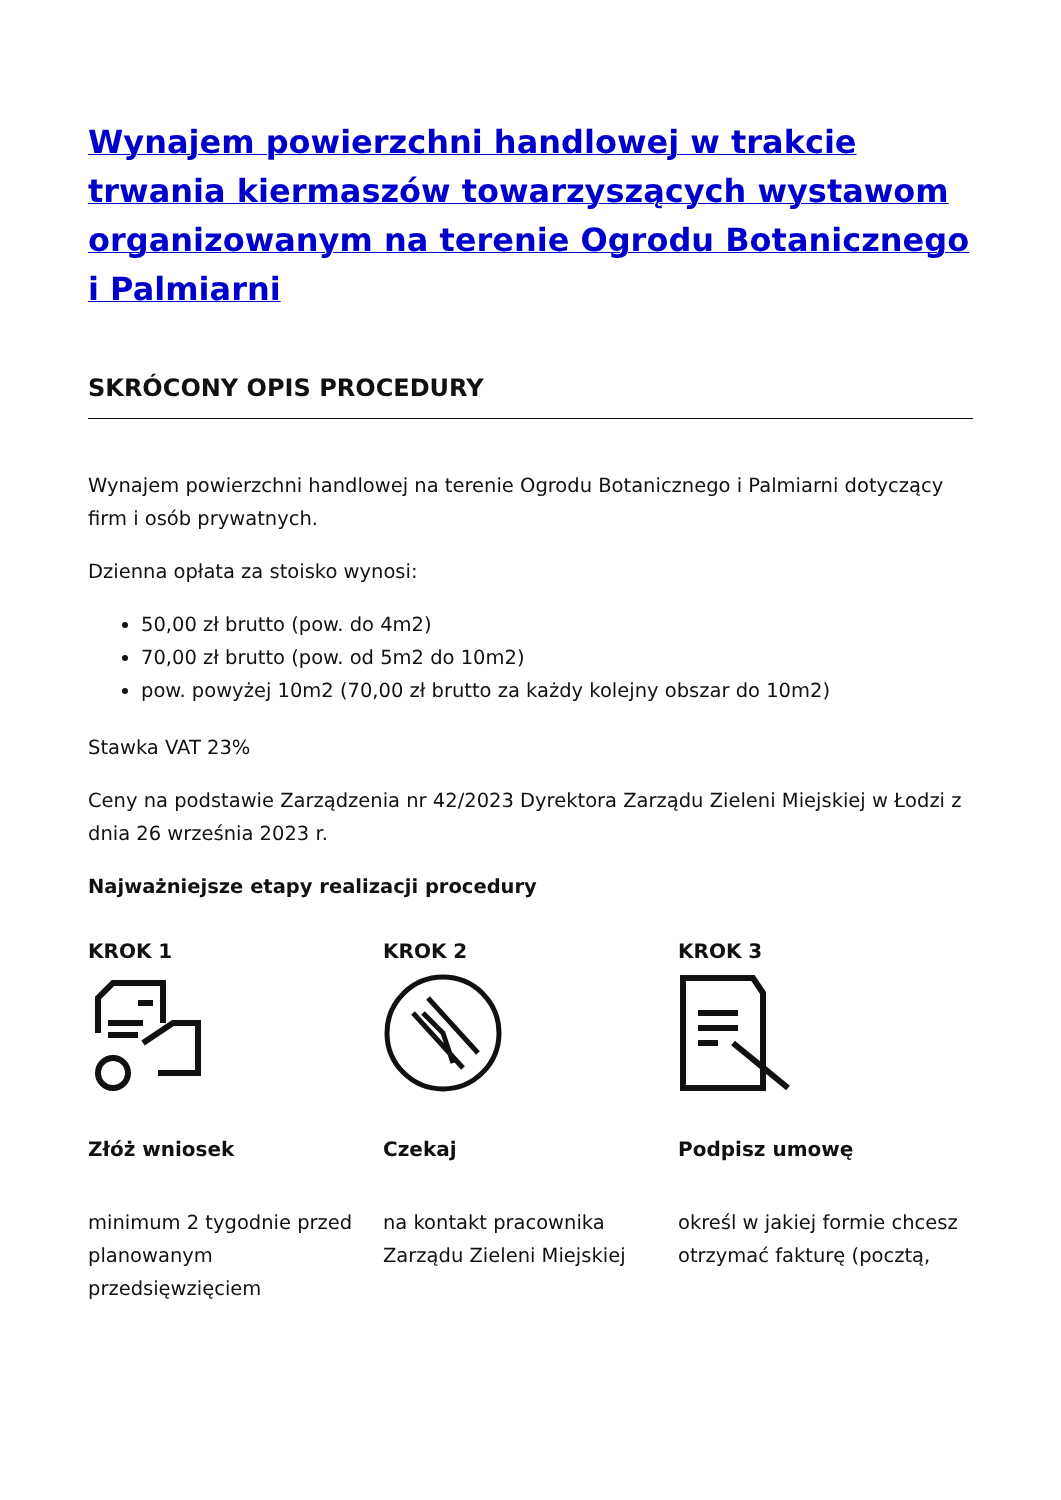Wynajem powierzchni handlowej w trakcie trwania kiermaszów towarzyszących wystawom organizowanym na terenie Ogrodu Botanicznego i Palmiarni
SKRÓCONY OPIS PROCEDURY
Wynajem powierzchni handlowej na terenie Ogrodu Botanicznego i Palmiarni dotyczący firm i osób prywatnych.
Dzienna opłata za stoisko wynosi:
50,00 zł brutto (pow. do 4m2)
70,00 zł brutto (pow. od 5m2 do 10m2)
pow. powyżej 10m2 (70,00 zł brutto za każdy kolejny obszar do 10m2)
Stawka VAT 23%
Ceny na podstawie Zarządzenia nr 42/2023 Dyrektora Zarządu Zieleni Miejskiej w Łodzi z dnia 26 września 2023 r.
Najważniejsze etapy realizacji procedury
KROK 1
Złóż wniosek
minimum 2 tygodnie przed planowanym przedsięwzięciem
KROK 2
Czekaj
na kontakt pracownika Zarządu Zieleni Miejskiej
KROK 3
Podpisz umowę
określ w jakiej formie chcesz otrzymać fakturę (pocztą,